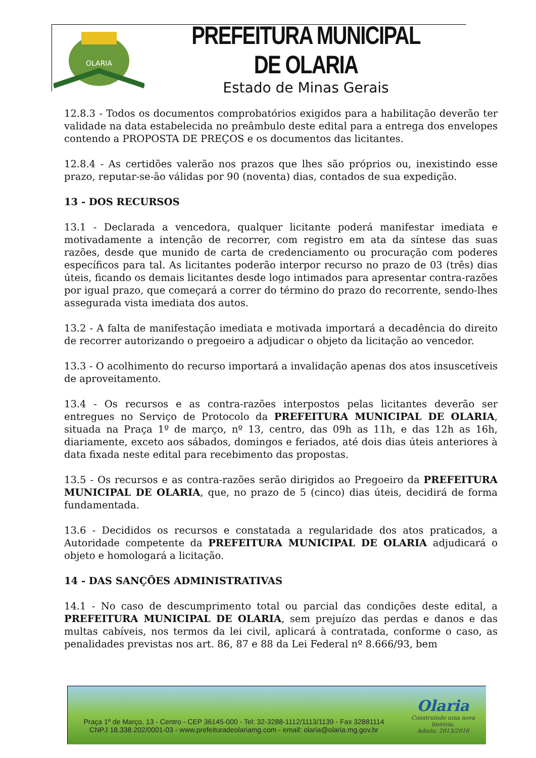OLARIA
PREFEITURA MUNICIPAL DE OLARIA
Estado de Minas Gerais
12.8.3 - Todos os documentos comprobatórios exigidos para a habilitação deverão ter validade na data estabelecida no preâmbulo deste edital para a entrega dos envelopes contendo a PROPOSTA DE PREÇOS e os documentos das licitantes.
12.8.4 - As certidões valerão nos prazos que lhes são próprios ou, inexistindo esse prazo, reputar-se-ão válidas por 90 (noventa) dias, contados de sua expedição.
13 - DOS RECURSOS
13.1 - Declarada a vencedora, qualquer licitante poderá manifestar imediata e motivadamente a intenção de recorrer, com registro em ata da síntese das suas razões, desde que munido de carta de credenciamento ou procuração com poderes específicos para tal. As licitantes poderão interpor recurso no prazo de 03 (três) dias úteis, ficando os demais licitantes desde logo intimados para apresentar contra-razões por igual prazo, que começará a correr do término do prazo do recorrente, sendo-lhes assegurada vista imediata dos autos.
13.2 - A falta de manifestação imediata e motivada importará a decadência do direito de recorrer autorizando o pregoeiro a adjudicar o objeto da licitação ao vencedor.
13.3 - O acolhimento do recurso importará a invalidação apenas dos atos insuscetíveis de aproveitamento.
13.4 - Os recursos e as contra-razões interpostos pelas licitantes deverão ser entregues no Serviço de Protocolo da PREFEITURA MUNICIPAL DE OLARIA, situada na Praça 1º de março, nº 13, centro, das 09h as 11h, e das 12h as 16h, diariamente, exceto aos sábados, domingos e feriados, até dois dias úteis anteriores à data fixada neste edital para recebimento das propostas.
13.5 - Os recursos e as contra-razões serão dirigidos ao Pregoeiro da PREFEITURA MUNICIPAL DE OLARIA, que, no prazo de 5 (cinco) dias úteis, decidirá de forma fundamentada.
13.6 - Decididos os recursos e constatada a regularidade dos atos praticados, a Autoridade competente da PREFEITURA MUNICIPAL DE OLARIA adjudicará o objeto e homologará a licitação.
14 - DAS SANÇÕES ADMINISTRATIVAS
14.1 - No caso de descumprimento total ou parcial das condições deste edital, a PREFEITURA MUNICIPAL DE OLARIA, sem prejuízo das perdas e danos e das multas cabíveis, nos termos da lei civil, aplicará à contratada, conforme o caso, as penalidades previstas nos art. 86, 87 e 88 da Lei Federal nº 8.666/93, bem
Praça 1º de Março, 13 - Centro - CEP 36145-000 - Tel: 32-3288-1112/1113/1139 - Fax 32881114
CNPJ 18.338.202/0001-03 - www.prefeituradeolariamg.com - email: olaria@olaria.mg.gov.br
Olaria
Construindo uma nova história.
Admin: 2013/2016